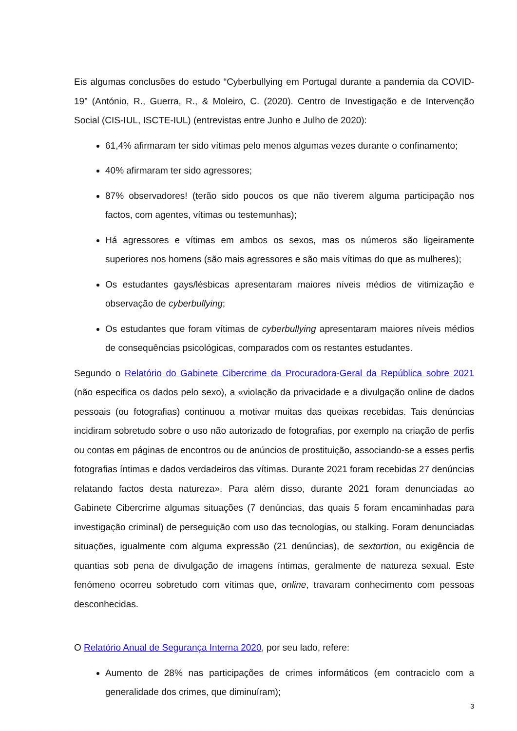Eis algumas conclusões do estudo “Cyberbullying em Portugal durante a pandemia da COVID-19” (António, R., Guerra, R., & Moleiro, C. (2020). Centro de Investigação e de Intervenção Social (CIS-IUL, ISCTE-IUL) (entrevistas entre Junho e Julho de 2020):
61,4% afirmaram ter sido vítimas pelo menos algumas vezes durante o confinamento;
40% afirmaram ter sido agressores;
87% observadores! (terão sido poucos os que não tiverem alguma participação nos factos, com agentes, vítimas ou testemunhas);
Há agressores e vítimas em ambos os sexos, mas os números são ligeiramente superiores nos homens (são mais agressores e são mais vítimas do que as mulheres);
Os estudantes gays/lésbicas apresentaram maiores níveis médios de vitimização e observação de cyberbullying;
Os estudantes que foram vítimas de cyberbullying apresentaram maiores níveis médios de consequências psicológicas, comparados com os restantes estudantes.
Segundo o Relatório do Gabinete Cibercrime da Procuradora-Geral da República sobre 2021 (não especifica os dados pelo sexo), a «violação da privacidade e a divulgação online de dados pessoais (ou fotografias) continuou a motivar muitas das queixas recebidas. Tais denúncias incidiram sobretudo sobre o uso não autorizado de fotografias, por exemplo na criação de perfis ou contas em páginas de encontros ou de anúncios de prostituição, associando-se a esses perfis fotografias íntimas e dados verdadeiros das vítimas. Durante 2021 foram recebidas 27 denúncias relatando factos desta natureza». Para além disso, durante 2021 foram denunciadas ao Gabinete Cibercrime algumas situações (7 denúncias, das quais 5 foram encaminhadas para investigação criminal) de perseguição com uso das tecnologias, ou stalking. Foram denunciadas situações, igualmente com alguma expressão (21 denúncias), de sextortion, ou exigência de quantias sob pena de divulgação de imagens íntimas, geralmente de natureza sexual. Este fenómeno ocorreu sobretudo com vítimas que, online, travaram conhecimento com pessoas desconhecidas.
O Relatório Anual de Segurança Interna 2020, por seu lado, refere:
Aumento de 28% nas participações de crimes informáticos (em contraciclo com a generalidade dos crimes, que diminuíram);
3